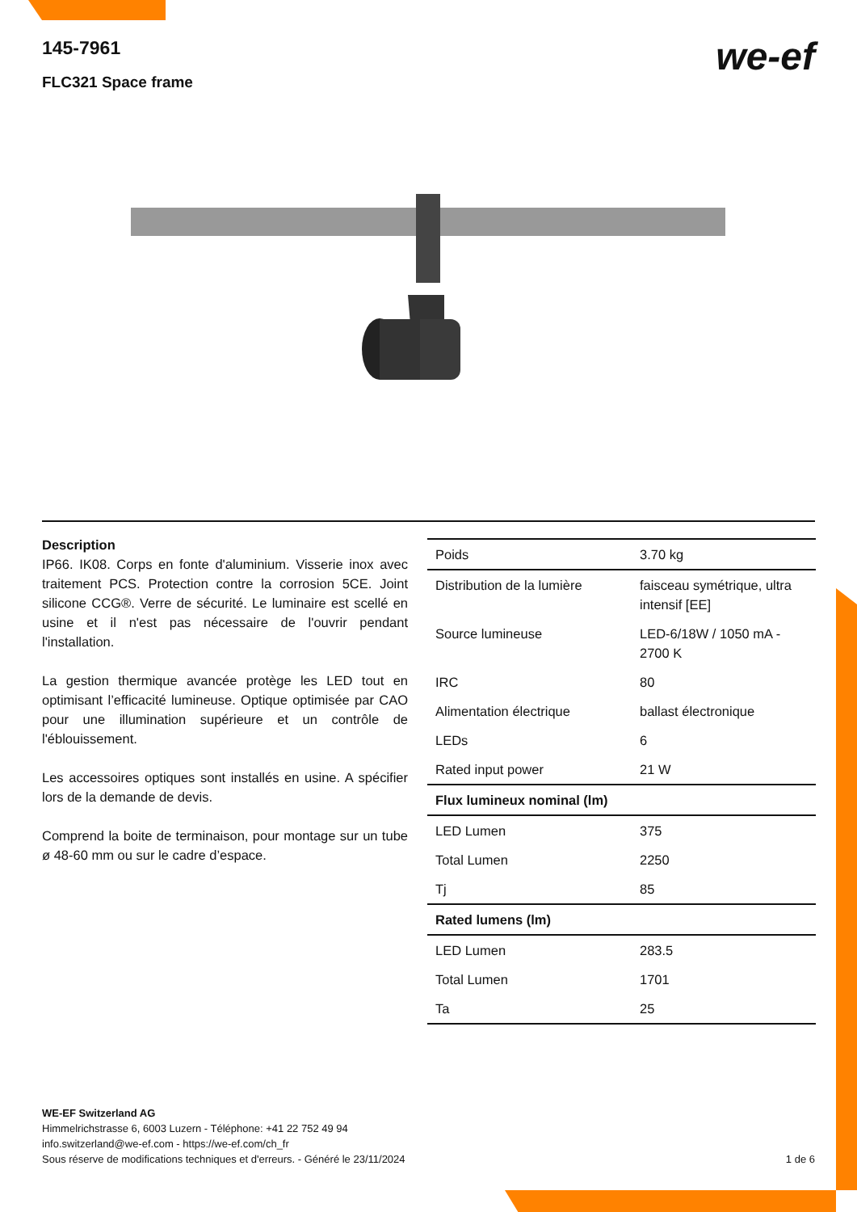145-7961
FLC321 Space frame
we-ef
Description
IP66. IK08. Corps en fonte d'aluminium. Visserie inox avec traitement PCS. Protection contre la corrosion 5CE. Joint silicone CCG®. Verre de sécurité. Le luminaire est scellé en usine et il n'est pas nécessaire de l'ouvrir pendant l'installation.
La gestion thermique avancée protège les LED tout en optimisant l’efficacité lumineuse. Optique optimisée par CAO pour une illumination supérieure et un contrôle de l'éblouissement.
Les accessoires optiques sont installés en usine. A spécifier lors de la demande de devis.
Comprend la boite de terminaison, pour montage sur un tube ø 48-60 mm ou sur le cadre d’espace.
| Poids | 3.70 kg |
| Distribution de la lumière | faisceau symétrique, ultra intensif [EE] |
| Source lumineuse | LED-6/18W / 1050 mA - 2700 K |
| IRC | 80 |
| Alimentation électrique | ballast électronique |
| LEDs | 6 |
| Rated input power | 21 W |
| Flux lumineux nominal (lm) | |
| LED Lumen | 375 |
| Total Lumen | 2250 |
| Tj | 85 |
| Rated lumens (lm) | |
| LED Lumen | 283.5 |
| Total Lumen | 1701 |
| Ta | 25 |
WE-EF Switzerland AG
Himmelrichstrasse 6, 6003 Luzern - Téléphone: +41 22 752 49 94
info.switzerland@we-ef.com - https://we-ef.com/ch_fr
Sous réserve de modifications techniques et d'erreurs. - Généré le 23/11/2024 1 de 6